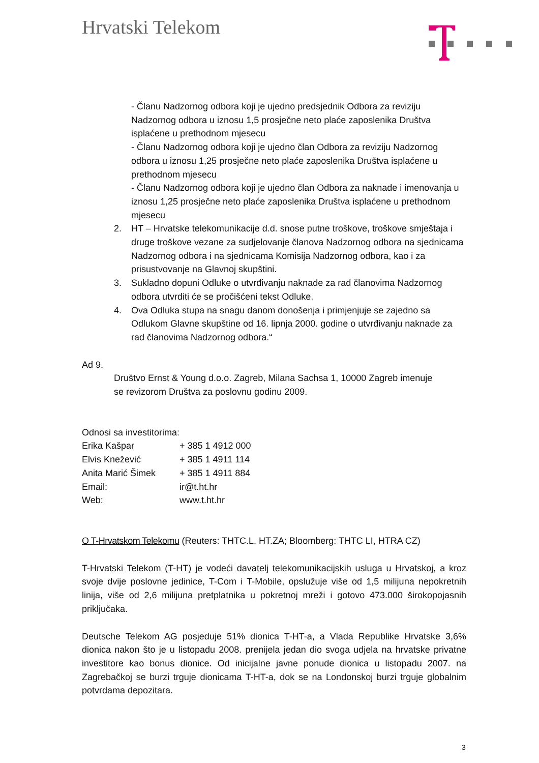Hrvatski Telekom
- Članu Nadzornog odbora koji je ujedno predsjednik Odbora za reviziju Nadzornog odbora u iznosu 1,5 prosječne neto plaće zaposlenika Društva isplaćene u prethodnom mjesecu
- Članu Nadzornog odbora koji je ujedno član Odbora za reviziju Nadzornog odbora u iznosu 1,25 prosječne neto plaće zaposlenika Društva isplaćene u prethodnom mjesecu
- Članu Nadzornog odbora koji je ujedno član Odbora za naknade i imenovanja u iznosu 1,25 prosječne neto plaće zaposlenika Društva isplaćene u prethodnom mjesecu
2. HT – Hrvatske telekomunikacije d.d. snose putne troškove, troškove smještaja i druge troškove vezane za sudjelovanje članova Nadzornog odbora na sjednicama Nadzornog odbora i na sjednicama Komisija Nadzornog odbora, kao i za prisustvovanje na Glavnoj skupštini.
3. Sukladno dopuni Odluke o utvrđivanju naknade za rad članovima Nadzornog odbora utvrditi će se pročišćeni tekst Odluke.
4. Ova Odluka stupa na snagu danom donošenja i primjenjuje se zajedno sa Odlukom Glavne skupštine od 16. lipnja 2000. godine o utvrđivanju naknade za rad članovima Nadzornog odbora.“
Ad 9.
Društvo Ernst & Young d.o.o. Zagreb, Milana Sachsa 1, 10000 Zagreb imenuje se revizorom Društva za poslovnu godinu 2009.
Odnosi sa investitorima:
Erika Kašpar + 385 1 4912 000
Elvis Knežević + 385 1 4911 114
Anita Marić Šimek + 385 1 4911 884
Email: ir@t.ht.hr
Web: www.t.ht.hr
O T-Hrvatskom Telekomu (Reuters: THTC.L, HT.ZA; Bloomberg: THTC LI, HTRA CZ)
T-Hrvatski Telekom (T-HT) je vodeći davatelj telekomunikacijskih usluga u Hrvatskoj, a kroz svoje dvije poslovne jedinice, T-Com i T-Mobile, opslužuje više od 1,5 milijuna nepokretnih linija, više od 2,6 milijuna pretplatnika u pokretnoj mreži i gotovo 473.000 širokopojasnih priključaka.
Deutsche Telekom AG posjeduje 51% dionica T-HT-a, a Vlada Republike Hrvatske 3,6% dionica nakon što je u listopadu 2008. prenijela jedan dio svoga udjela na hrvatske privatne investitore kao bonus dionice. Od inicijalne javne ponude dionica u listopadu 2007. na Zagrebačkoj se burzi trguje dionicama T-HT-a, dok se na Londonskoj burzi trguje globalnim potvrdama depozitara.
3